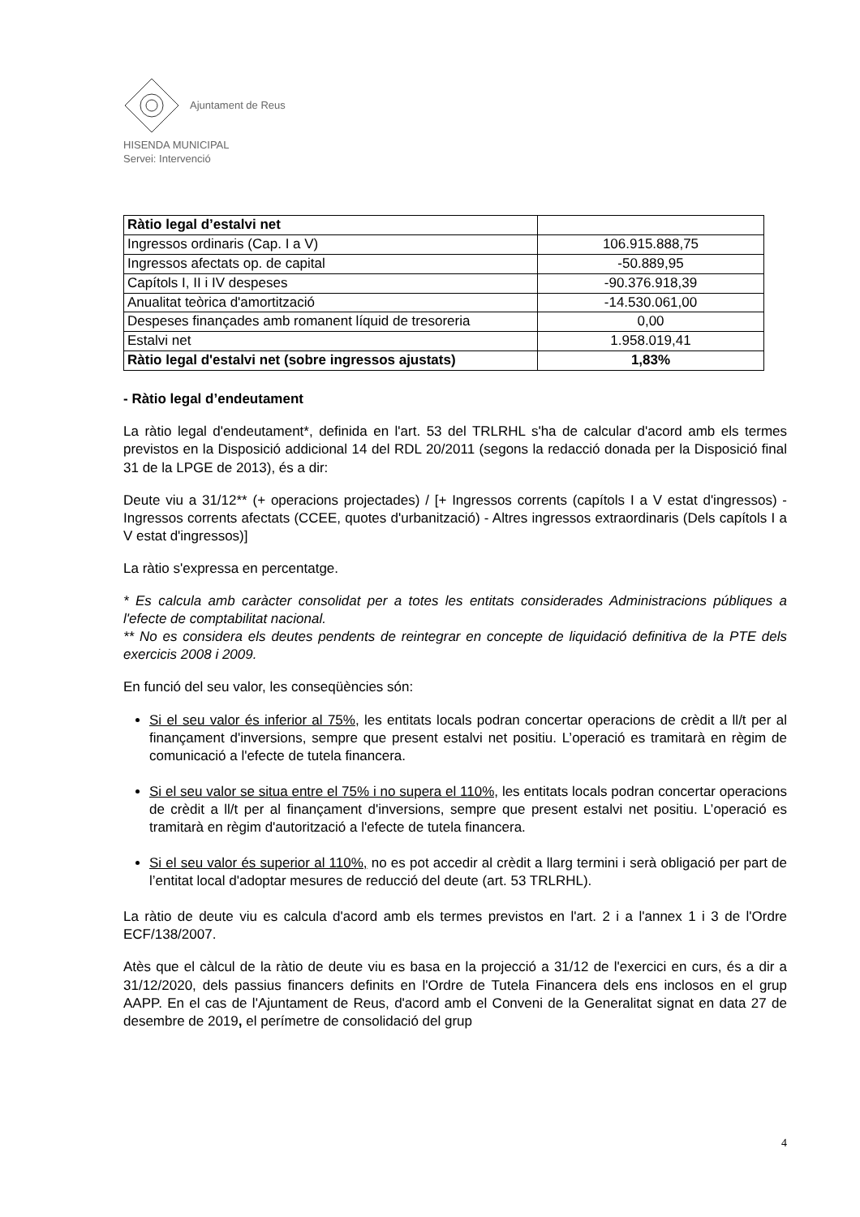Ajuntament de Reus
HISENDA MUNICIPAL
Servei: Intervenció
| Ràtio legal d’estalvi net | |
| Ingressos ordinaris (Cap. I a V) | 106.915.888,75 |
| Ingressos afectats op. de capital | -50.889,95 |
| Capítols I, II i IV despeses | -90.376.918,39 |
| Anualitat teòrica d'amortització | -14.530.061,00 |
| Despeses finançades amb romanent líquid de tresoreria | 0,00 |
| Estalvi net | 1.958.019,41 |
| Ràtio legal d'estalvi net (sobre ingressos ajustats) | 1,83% |
- Ràtio legal d’endeutament
La ràtio legal d'endeutament*, definida en l'art. 53 del TRLRHL s'ha de calcular d'acord amb els termes previstos en la Disposició addicional 14 del RDL 20/2011 (segons la redacció donada per la Disposició final 31 de la LPGE de 2013), és a dir:
Deute viu a 31/12** (+ operacions projectades) / [+ Ingressos corrents (capítols I a V estat d'ingressos) - Ingressos corrents afectats (CCEE, quotes d'urbanització) - Altres ingressos extraordinaris (Dels capítols I a V estat d'ingressos)]
La ràtio s'expressa en percentatge.
* Es calcula amb caràcter consolidat per a totes les entitats considerades Administracions públiques a l'efecte de comptabilitat nacional.
** No es considera els deutes pendents de reintegrar en concepte de liquidació definitiva de la PTE dels exercicis 2008 i 2009.
En funció del seu valor, les conseqüències són:
Si el seu valor és inferior al 75%, les entitats locals podran concertar operacions de crèdit a ll/t per al finançament d'inversions, sempre que present estalvi net positiu. L’operació es tramitarà en règim de comunicació a l'efecte de tutela financera.
Si el seu valor se situa entre el 75% i no supera el 110%, les entitats locals podran concertar operacions de crèdit a ll/t per al finançament d'inversions, sempre que present estalvi net positiu. L’operació es tramitarà en règim d'autorització a l'efecte de tutela financera.
Si el seu valor és superior al 110%, no es pot accedir al crèdit a llarg termini i serà obligació per part de l’entitat local d'adoptar mesures de reducció del deute (art. 53 TRLRHL).
La ràtio de deute viu es calcula d'acord amb els termes previstos en l'art. 2 i a l'annex 1 i 3 de l'Ordre ECF/138/2007.
Atès que el càlcul de la ràtio de deute viu es basa en la projecció a 31/12 de l'exercici en curs, és a dir a 31/12/2020, dels passius financers definits en l'Ordre de Tutela Financera dels ens inclosos en el grup AAPP. En el cas de l'Ajuntament de Reus, d'acord amb el Conveni de la Generalitat signat en data 27 de desembre de 2019, el perímetre de consolidació del grup
4